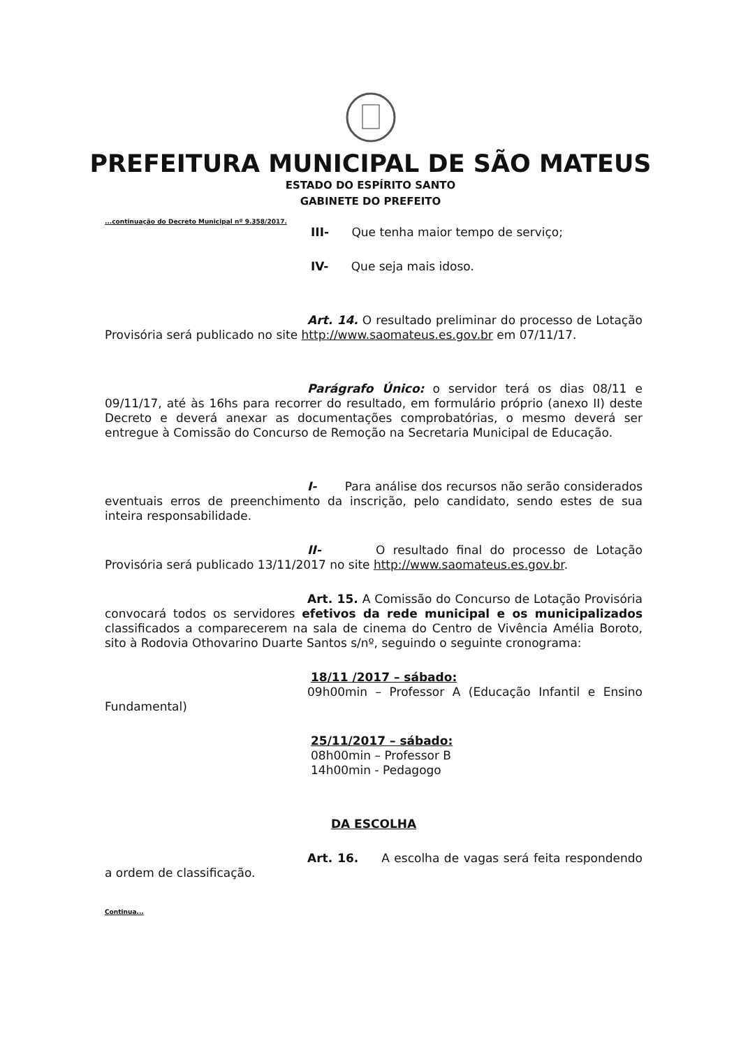PREFEITURA MUNICIPAL DE SÃO MATEUS
ESTADO DO ESPÍRITO SANTO
GABINETE DO PREFEITO
...continuação do Decreto Municipal nº 9.358/2017.
III- Que tenha maior tempo de serviço;
IV- Que seja mais idoso.
Art. 14. O resultado preliminar do processo de Lotação Provisória será publicado no site http://www.saomateus.es.gov.br em 07/11/17.
Parágrafo Único: o servidor terá os dias 08/11 e 09/11/17, até às 16hs para recorrer do resultado, em formulário próprio (anexo II) deste Decreto e deverá anexar as documentações comprobatórias, o mesmo deverá ser entregue à Comissão do Concurso de Remoção na Secretaria Municipal de Educação.
I- Para análise dos recursos não serão considerados eventuais erros de preenchimento da inscrição, pelo candidato, sendo estes de sua inteira responsabilidade.
II- O resultado final do processo de Lotação Provisória será publicado 13/11/2017 no site http://www.saomateus.es.gov.br.
Art. 15. A Comissão do Concurso de Lotação Provisória convocará todos os servidores efetivos da rede municipal e os municipalizados classificados a comparecerem na sala de cinema do Centro de Vivência Amélia Boroto, sito à Rodovia Othovarino Duarte Santos s/nº, seguindo o seguinte cronograma:
18/11 /2017 – sábado:
09h00min – Professor A (Educação Infantil e Ensino Fundamental)
25/11/2017 – sábado:
08h00min – Professor B
14h00min - Pedagogo
DA ESCOLHA
Art. 16. A escolha de vagas será feita respondendo a ordem de classificação.
Continua...